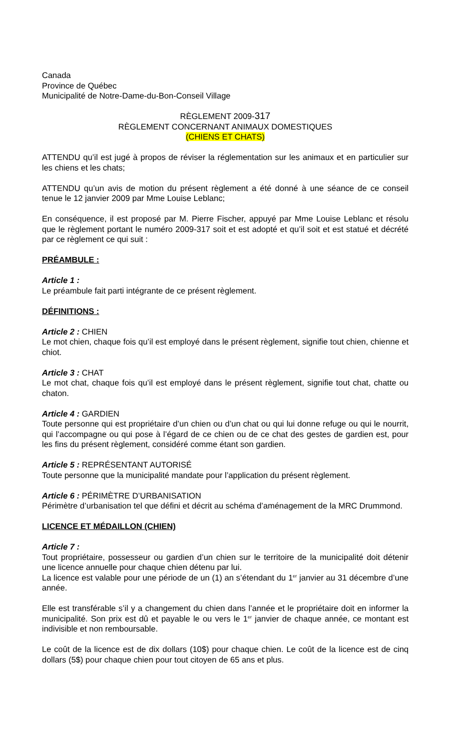Canada
Province de Québec
Municipalité de Notre-Dame-du-Bon-Conseil Village
RÈGLEMENT 2009-317
RÈGLEMENT CONCERNANT ANIMAUX DOMESTIQUES
(CHIENS ET CHATS)
ATTENDU qu’il est jugé à propos de réviser la réglementation sur les animaux et en particulier sur les chiens et les chats;
ATTENDU qu’un avis de motion du présent règlement a été donné à une séance de ce conseil tenue le 12 janvier 2009 par Mme Louise Leblanc;
En conséquence, il est proposé par M. Pierre Fischer, appuyé par Mme Louise Leblanc et résolu que le règlement portant le numéro 2009-317 soit et est adopté et qu’il soit et est statué et décrété par ce règlement ce qui suit :
PRÉAMBULE :
Article 1 :
Le préambule fait parti intégrante de ce présent règlement.
DÉFINITIONS :
Article 2 : CHIEN
Le mot chien, chaque fois qu’il est employé dans le présent règlement, signifie tout chien, chienne et chiot.
Article 3 : CHAT
Le mot chat, chaque fois qu’il est employé dans le présent règlement, signifie tout chat, chatte ou chaton.
Article 4 : GARDIEN
Toute personne qui est propriétaire d’un chien ou d’un chat ou qui lui donne refuge ou qui le nourrit, qui l’accompagne ou qui pose à l’égard de ce chien ou de ce chat des gestes de gardien est, pour les fins du présent règlement, considéré comme étant son gardien.
Article 5 : REPRÉSENTANT AUTORISÉ
Toute personne que la municipalité mandate pour l’application du présent règlement.
Article 6 : PÉRIMÈTRE D’URBANISATION
Périmètre d’urbanisation tel que défini et décrit au schéma d’aménagement de la MRC Drummond.
LICENCE ET MÉDAILLON (CHIEN)
Article 7 :
Tout propriétaire, possesseur ou gardien d’un chien sur le territoire de la municipalité doit détenir une licence annuelle pour chaque chien détenu par lui.
La licence est valable pour une période de un (1) an s’étendant du 1<sup>er</sup> janvier au 31 décembre d’une année.
Elle est transférable s’il y a changement du chien dans l’année et le propriétaire doit en informer la municipalité. Son prix est dû et payable le ou vers le 1<sup>er</sup> janvier de chaque année, ce montant est indivisible et non remboursable.
Le coût de la licence est de dix dollars (10$) pour chaque chien. Le coût de la licence est de cinq dollars (5$) pour chaque chien pour tout citoyen de 65 ans et plus.